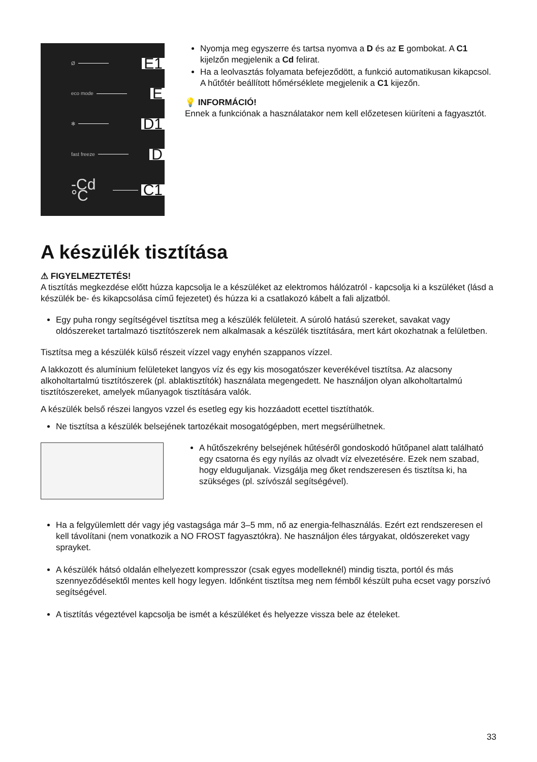Ø E1
eco mode E
✻ D1
fast freeze D
-Cd °C C1
Nyomja meg egyszerre és tartsa nyomva a D és az E gombokat. A C1 kijelzőn megjelenik a Cd felirat.
Ha a leolvasztás folyamata befejeződött, a funkció automatikusan kikapcsol. A hűtőtér beállított hőmérséklete megjelenik a C1 kijezőn.
💡 INFORMÁCIÓ!
Ennek a funkciónak a használatakor nem kell előzetesen kiüríteni a fagyasztót.
A készülék tisztítása
⚠ FIGYELMEZTETÉS!
A tisztítás megkezdése előtt húzza kapcsolja le a készüléket az elektromos hálózatról - kapcsolja ki a kszüléket (lásd a készülék be- és kikapcsolása című fejezetet) és húzza ki a csatlakozó kábelt a fali aljzatból.
Egy puha rongy segítségével tisztítsa meg a készülék felületeit. A súroló hatású szereket, savakat vagy oldószereket tartalmazó tisztítószerek nem alkalmasak a készülék tisztítására, mert kárt okozhatnak a felületben.
Tisztítsa meg a készülék külső részeit vízzel vagy enyhén szappanos vízzel.
A lakkozott és alumínium felületeket langyos víz és egy kis mosogatószer keverékével tisztítsa. Az alacsony alkoholtartalmú tisztítószerek (pl. ablaktisztítók) használata megengedett. Ne használjon olyan alkoholtartalmú tisztítószereket, amelyek műanyagok tisztítására valók.
A készülék belső részei langyos vzzel és esetleg egy kis hozzáadott ecettel tisztíthatók.
Ne tisztítsa a készülék belsejének tartozékait mosogatógépben, mert megsérülhetnek.
A hűtőszekrény belsejének hűtéséről gondoskodó hűtőpanel alatt található egy csatorna és egy nyílás az olvadt víz elvezetésére. Ezek nem szabad, hogy elduguljanak. Vizsgálja meg őket rendszeresen és tisztítsa ki, ha szükséges (pl. szívószál segítségével).
Ha a felgyülemlett dér vagy jég vastagsága már 3–5 mm, nő az energia-felhasználás. Ezért ezt rendszeresen el kell távolítani (nem vonatkozik a NO FROST fagyasztókra). Ne használjon éles tárgyakat, oldószereket vagy sprayket.
A készülék hátsó oldalán elhelyezett kompresszor (csak egyes modelleknél) mindig tiszta, portól és más szennyeződésektől mentes kell hogy legyen. Időnként tisztítsa meg nem fémből készült puha ecset vagy porszívó segítségével.
A tisztítás végeztével kapcsolja be ismét a készüléket és helyezze vissza bele az ételeket.
33